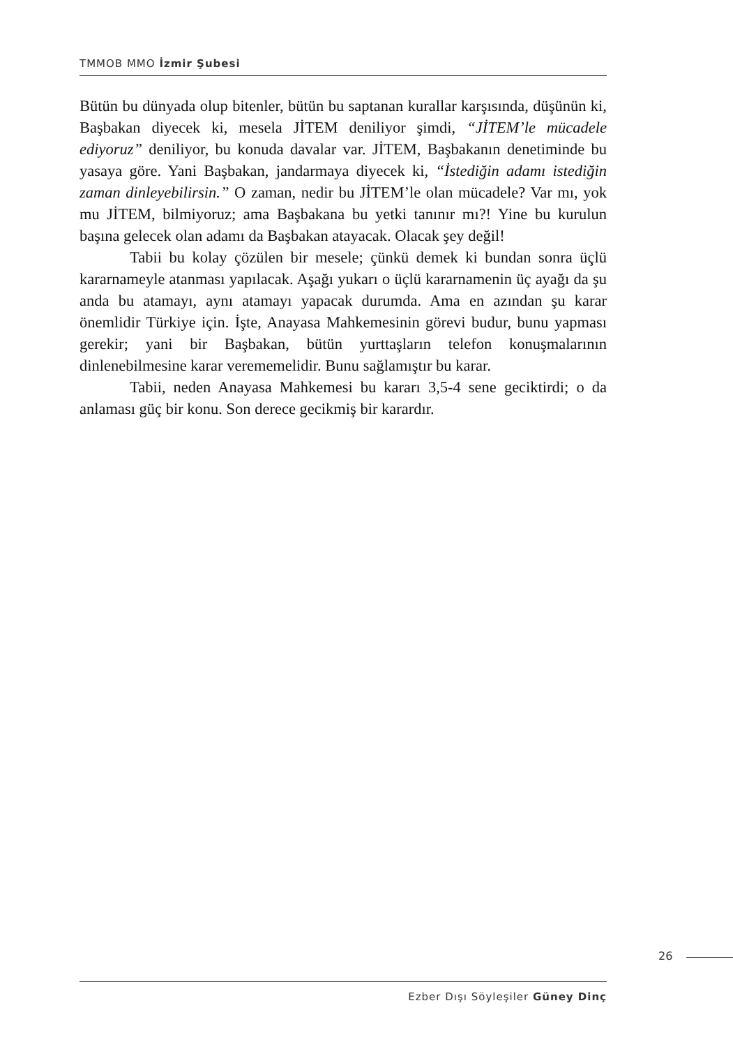TMMOB MMO İzmir Şubesi
Bütün bu dünyada olup bitenler, bütün bu saptanan kurallar karşısında, düşünün ki, Başbakan diyecek ki, mesela JİTEM deniliyor şimdi, “JİTEM’le mücadele ediyoruz” deniliyor, bu konuda davalar var. JİTEM, Başbakanın denetiminde bu yasaya göre. Yani Başbakan, jandarmaya diyecek ki, “İstediğin adamı istediğin zaman dinleyebilirsin.” O zaman, nedir bu JİTEM’le olan mücadele? Var mı, yok mu JİTEM, bilmiyoruz; ama Başbakana bu yetki tanınır mı?! Yine bu kurulun başına gelecek olan adamı da Başbakan atayacak. Olacak şey değil!
Tabii bu kolay çözülen bir mesele; çünkü demek ki bundan sonra üçlü kararnameyle atanması yapılacak. Aşağı yukarı o üçlü kararnamenin üç ayağı da şu anda bu atamayı, aynı atamayı yapacak durumda. Ama en azından şu karar önemlidir Türkiye için. İşte, Anayasa Mahkemesinin görevi budur, bunu yapması gerekir; yani bir Başbakan, bütün yurttaşların telefon konuşmalarının dinlenebilmesine karar verememelidir. Bunu sağlamıştır bu karar.
Tabii, neden Anayasa Mahkemesi bu kararı 3,5-4 sene geciktirdi; o da anlaması güç bir konu. Son derece gecikmiş bir karardır.
26
Ezber Dışı Söyleşiler Güney Dinç